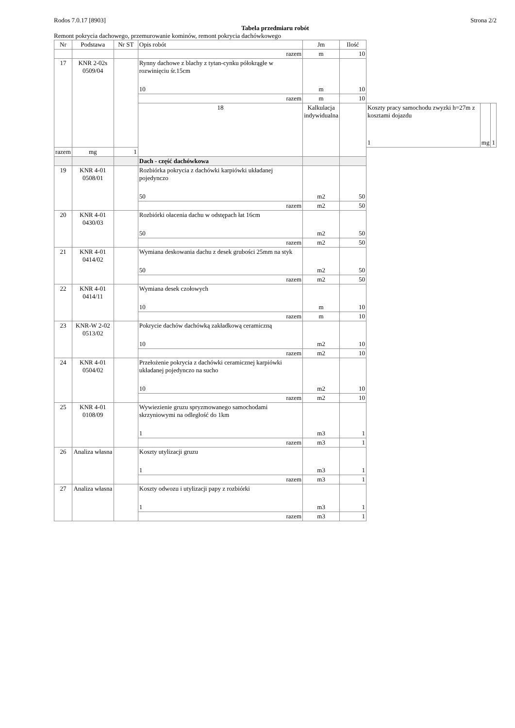Rodos 7.0.17 [8903] Strona 2/2
Tabela przedmiaru robót
Remont pokrycia dachowego, przemurowanie kominów, remont pokrycia dachówkowego
| Nr | Podstawa | Nr ST | Opis robót | Jm | Ilość | | | |
| --- | --- | --- | --- | --- | --- | --- | --- | --- |
| | | | razem | m | 10 | | | |
| 17 | KNR 2-02s 0509/04 | | Rynny dachowe z blachy z tytan-cynku półokrągłe w rozwinięciu śr.15cm 10 | m | 10 | | | |
| | | | razem | m | 10 | | | |
| | | | 18 | Kalkulacja indywidualna | | Koszty pracy samochodu zwyzki h=27m z kosztami dojazdu 1 | mg | 1 |
| razem | mg | 1 | | | | | | |
| | | | Dach - część dachówkowa | | | | | |
| 19 | KNR 4-01 0508/01 | | Rozbiórka pokrycia z dachówki karpiówki układanej pojedynczo 50 | m2 | 50 | | | |
| | | | razem | m2 | 50 | | | |
| 20 | KNR 4-01 0430/03 | | Rozbiórki ołacenia dachu w odstępach łat 16cm 50 | m2 | 50 | | | |
| | | | razem | m2 | 50 | | | |
| 21 | KNR 4-01 0414/02 | | Wymiana deskowania dachu z desek grubości 25mm na styk 50 | m2 | 50 | | | |
| | | | razem | m2 | 50 | | | |
| 22 | KNR 4-01 0414/11 | | Wymiana desek czołowych 10 | m | 10 | | | |
| | | | razem | m | 10 | | | |
| 23 | KNR-W 2-02 0513/02 | | Pokrycie dachów dachówką zakładkową ceramiczną 10 | m2 | 10 | | | |
| | | | razem | m2 | 10 | | | |
| 24 | KNR 4-01 0504/02 | | Przełożenie pokrycia z dachówki ceramicznej karpiówki układanej pojedynczo na sucho 10 | m2 | 10 | | | |
| | | | razem | m2 | 10 | | | |
| 25 | KNR 4-01 0108/09 | | Wywiezienie gruzu spryzmowanego samochodami skrzyniowymi na odległość do 1km 1 | m3 | 1 | | | |
| | | | razem | m3 | 1 | | | |
| 26 | Analiza własna | | Koszty utylizacji gruzu 1 | m3 | 1 | | | |
| | | | razem | m3 | 1 | | | |
| 27 | Analiza własna | | Koszty odwozu i utylizacji papy z rozbiórki 1 | m3 | 1 | | | |
| | | | razem | m3 | 1 | | | |